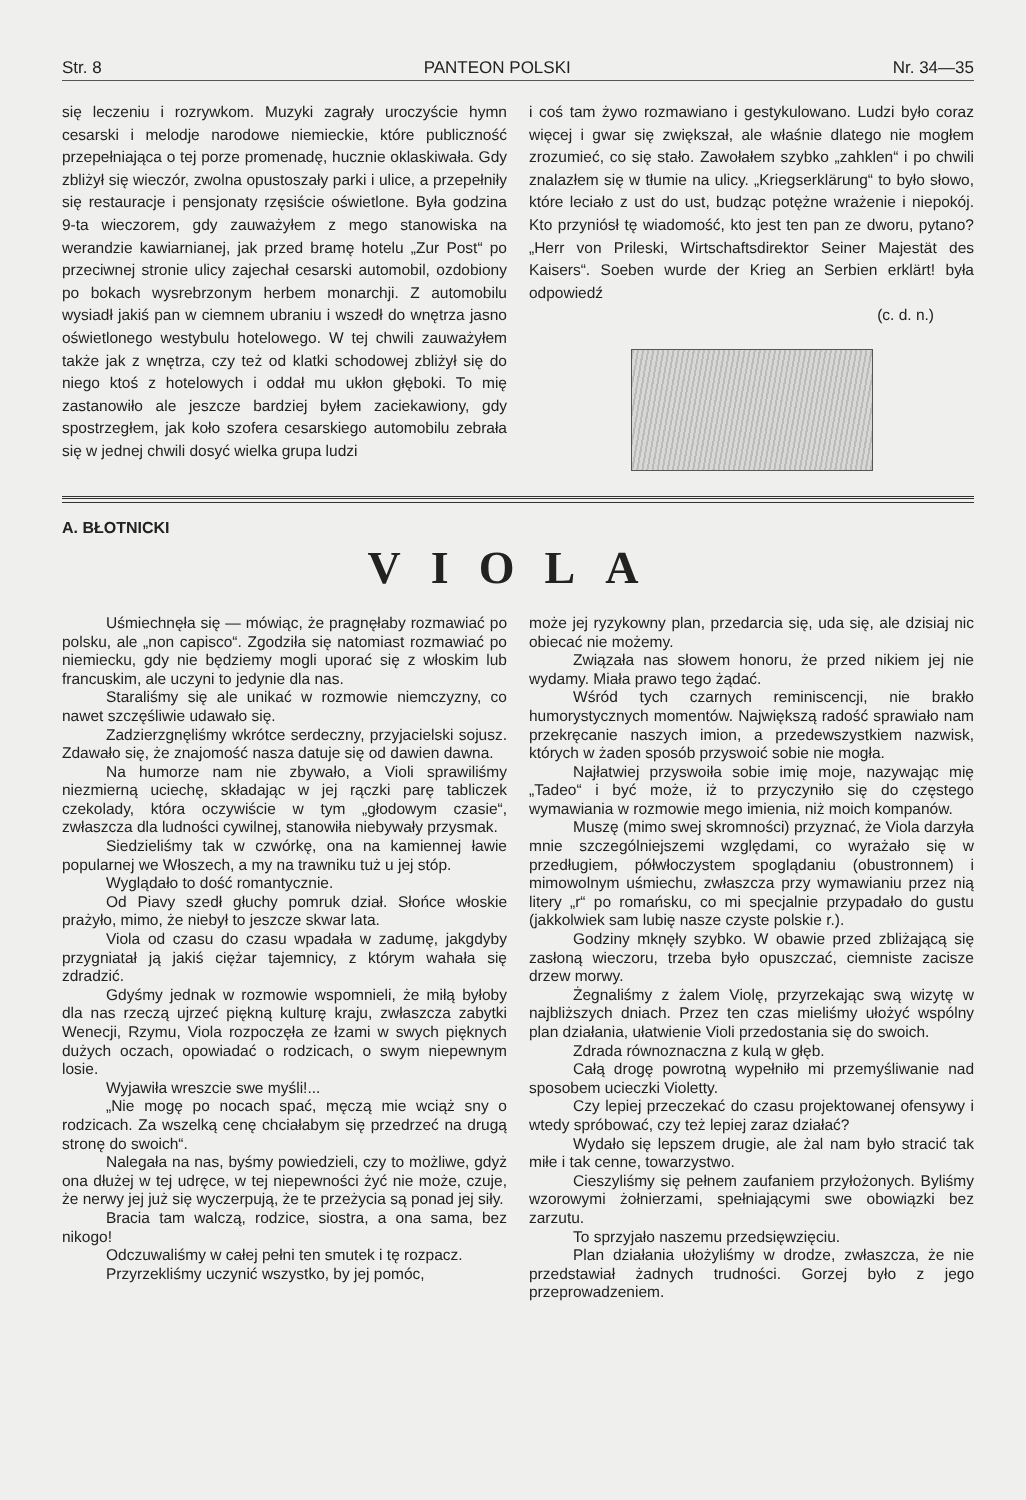Str. 8 PANTEON POLSKI Nr. 34—35
się leczeniu i rozrywkom. Muzyki zagrały uroczyście hymn cesarski i melodje narodowe niemieckie, które publiczność przepełniająca o tej porze promenadę, hucznie oklaskiwała. Gdy zbliżył się wieczór, zwolna opustoszały parki i ulice, a przepełniły się restauracje i pensjonaty rzęsiście oświetlone. Była godzina 9-ta wieczorem, gdy zauważyłem z mego stanowiska na werandzie kawiarnianej, jak przed bramę hotelu „Zur Post“ po przeciwnej stronie ulicy zajechał cesarski automobil, ozdobiony po bokach wysrebrzonym herbem monarchji. Z automobilu wysiadł jakiś pan w ciemnem ubraniu i wszedł do wnętrza jasno oświetlonego westybulu hotelowego. W tej chwili zauważyłem także jak z wnętrza, czy też od klatki schodowej zbliżył się do niego ktoś z hotelowych i oddał mu ukłon głęboki. To mię zastanowiło ale jeszcze bardziej byłem zaciekawiony, gdy spostrzegłem, jak koło szofera cesarskiego automobilu zebrała się w jednej chwili dosyć wielka grupa ludzi
i coś tam żywo rozmawiano i gestykulowano. Ludzi było coraz więcej i gwar się zwiększał, ale właśnie dlatego nie mogłem zrozumieć, co się stało. Zawołałem szybko „zahklen“ i po chwili znalazłem się w tłumie na ulicy. „Kriegserklärung“ to było słowo, które leciało z ust do ust, budząc potężne wrażenie i niepokój. Kto przyniósł tę wiadomość, kto jest ten pan ze dworu, pytano? „Herr von Prileski, Wirtschaftsdirektor Seiner Majestät des Kaisers“. Soeben wurde der Krieg an Serbien erklärt! była odpowiedź
(c. d. n.)
A. BŁOTNICKI
VIOLA
Uśmiechnęła się — mówiąc, że pragnęłaby rozmawiać po polsku, ale „non capisco“. Zgodziła się natomiast rozmawiać po niemiecku, gdy nie będziemy mogli uporać się z włoskim lub francuskim, ale uczyni to jedynie dla nas.
Staraliśmy się ale unikać w rozmowie niemczyzny, co nawet szczęśliwie udawało się.
Zadzierzgnęliśmy wkrótce serdeczny, przyjacielski sojusz. Zdawało się, że znajomość nasza datuje się od dawien dawna.
Na humorze nam nie zbywało, a Violi sprawiliśmy niezmierną uciechę, składając w jej rączki parę tabliczek czekolady, która oczywiście w tym „głodowym czasie“, zwłaszcza dla ludności cywilnej, stanowiła niebywały przysmak.
Siedzieliśmy tak w czwórkę, ona na kamiennej ławie popularnej we Włoszech, a my na trawniku tuż u jej stóp.
Wyglądało to dość romantycznie.
Od Piavy szedł głuchy pomruk dział. Słońce włoskie prażyło, mimo, że niebył to jeszcze skwar lata.
Viola od czasu do czasu wpadała w zadumę, jakgdyby przygniatał ją jakiś ciężar tajemnicy, z którym wahała się zdradzić.
Gdyśmy jednak w rozmowie wspomnieli, że miłą byłoby dla nas rzeczą ujrzeć piękną kulturę kraju, zwłaszcza zabytki Wenecji, Rzymu, Viola rozpoczęła ze łzami w swych pięknych dużych oczach, opowiadać o rodzicach, o swym niepewnym losie.
Wyjawiła wreszcie swe myśli!...
„Nie mogę po nocach spać, męczą mie wciąż sny o rodzicach. Za wszelką cenę chciałabym się przedrzeć na drugą stronę do swoich“.
Nalegała na nas, byśmy powiedzieli, czy to możliwe, gdyż ona dłużej w tej udręce, w tej niepewności żyć nie może, czuje, że nerwy jej już się wyczerpują, że te przeżycia są ponad jej siły.
Bracia tam walczą, rodzice, siostra, a ona sama, bez nikogo!
Odczuwaliśmy w całej pełni ten smutek i tę rozpacz.
Przyrzekliśmy uczynić wszystko, by jej pomóc,
może jej ryzykowny plan, przedarcia się, uda się, ale dzisiaj nic obiecać nie możemy.
Związała nas słowem honoru, że przed nikiem jej nie wydamy. Miała prawo tego żądać.
Wśród tych czarnych reminiscencji, nie brakło humorystycznych momentów. Największą radość sprawiało nam przekręcanie naszych imion, a przedewszystkiem nazwisk, których w żaden sposób przyswoić sobie nie mogła.
Najłatwiej przyswoiła sobie imię moje, nazywając mię „Tadeo“ i być może, iż to przyczyniło się do częstego wymawiania w rozmowie mego imienia, niż moich kompanów.
Muszę (mimo swej skromności) przyznać, że Viola darzyła mnie szczególniejszemi względami, co wyrażało się w przedługiem, półwłoczystem spoglądaniu (obustronnem) i mimowolnym uśmiechu, zwłaszcza przy wymawianiu przez nią litery „r“ po romańsku, co mi specjalnie przypadało do gustu (jakkolwiek sam lubię nasze czyste polskie r.).
Godziny mknęły szybko. W obawie przed zbliżającą się zasłoną wieczoru, trzeba było opuszczać, ciemniste zacisze drzew morwy.
Żegnaliśmy z żalem Violę, przyrzekając swą wizytę w najbliższych dniach. Przez ten czas mieliśmy ułożyć wspólny plan działania, ułatwienie Violi przedostania się do swoich.
Zdrada równoznaczna z kulą w głęb.
Całą drogę powrotną wypełniło mi przemyśliwanie nad sposobem ucieczki Violetty.
Czy lepiej przeczekać do czasu projektowanej ofensywy i wtedy spróbować, czy też lepiej zaraz działać?
Wydało się lepszem drugie, ale żal nam było stracić tak miłe i tak cenne, towarzystwo.
Cieszyliśmy się pełnem zaufaniem przyłożonych. Byliśmy wzorowymi żołnierzami, spełniającymi swe obowiązki bez zarzutu.
To sprzyjało naszemu przedsięwzięciu.
Plan działania ułożyliśmy w drodze, zwłaszcza, że nie przedstawiał żadnych trudności. Gorzej było z jego przeprowadzeniem.